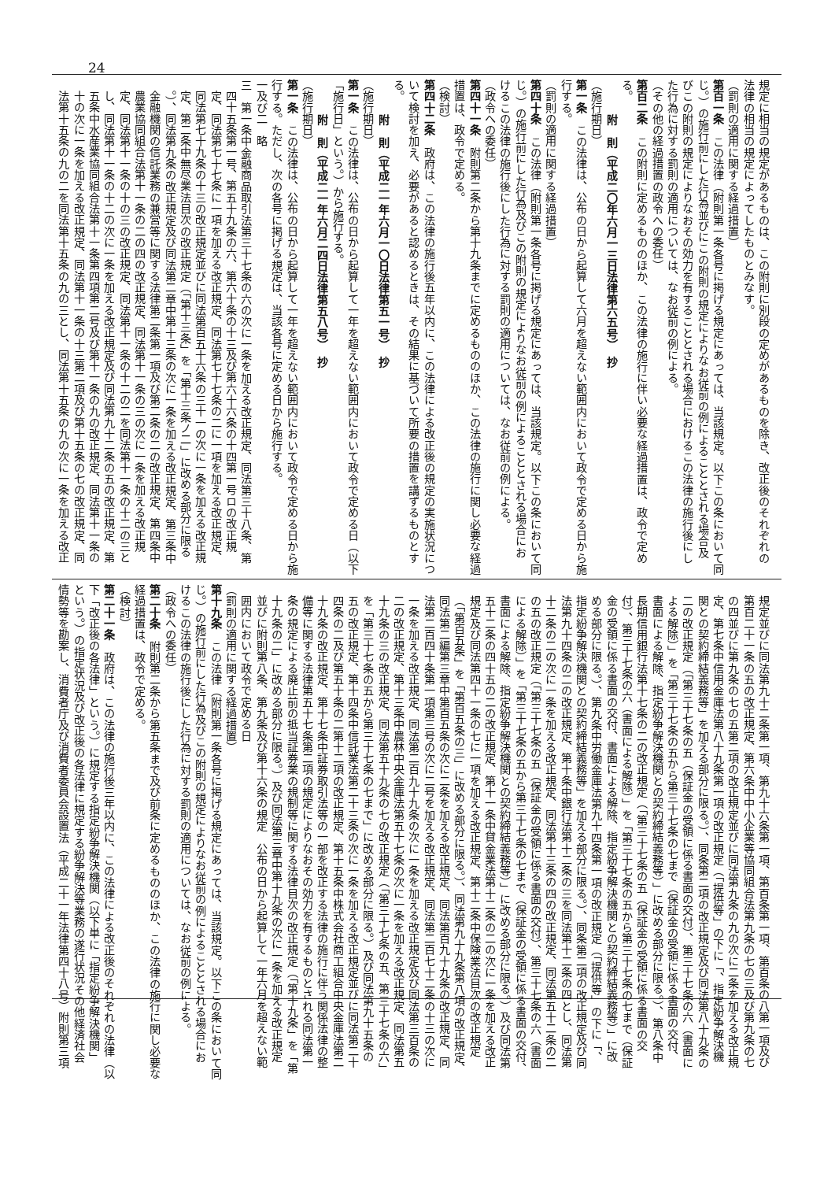24
規定に相当の規定があるものは、この附則に別段の定めがあるものを除き、改正後のそれぞれの
法律の相当の規定によってしたものとみなす。
（罰則の適用に関する経過措置）
第百一条　この法律（附則第一条各号に掲げる規定にあっては、当該規定。以下この条において同
じ。）の施行前にした行為並びにこの附則の規定によりなお従前の例によることとされる場合及
びこの附則の規定によりなおその効力を有することとされる場合におけるこの法律の施行後にし
た行為に対する罰則の適用については、なお従前の例による。
（その他の経過措置の政令への委任）
第百二条　この附則に定めるもののほか、この法律の施行に伴い必要な経過措置は、政令で定め
る。
附　則（平成二〇年六月一三日法律第六五号）　抄
（施行期日）
第一条　この法律は、公布の日から起算して六月を超えない範囲内において政令で定める日から施
行する。
（罰則の適用に関する経過措置）
第四十条　この法律（附則第一条各号に掲げる規定にあっては、当該規定。以下この条において同
じ。）の施行前にした行為及びこの附則の規定によりなお従前の例によることとされる場合にお
けるこの法律の施行後にした行為に対する罰則の適用については、なお従前の例による。
（政令への委任）
第四十一条　附則第二条から第十九条までに定めるもののほか、この法律の施行に関し必要な経過
措置は、政令で定める。
（検討）
第四十二条　政府は、この法律の施行後五年以内に、この法律による改正後の規定の実施状況につ
いて検討を加え、必要があると認めるときは、その結果に基づいて所要の措置を講ずるものとす
る。
附　則（平成二一年六月一〇日法律第五一号）　抄
（施行期日）
第一条　この法律は、公布の日から起算して一年を超えない範囲内において政令で定める日（以下
「施行日」という。）から施行する。
附　則（平成二一年六月二四日法律第五八号）　抄
（施行期日）
第一条　この法律は、公布の日から起算して一年を超えない範囲内において政令で定める日から施
行する。ただし、次の各号に掲げる規定は、当該各号に定める日から施行する。
一及び二　略
三　第一条中金融商品取引法第三十七条の六の次に一条を加える改正規定、同法第三十八条、第
四十五条第一号、第五十九条の六、第六十条の十三及び第六十六条の十四第一号ロの改正規
定、同法第七十七条に一項を加える改正規定、同法第七十七条の二に一項を加える改正規定、
同法第七十九条の十三の改正規定並びに同法第百五十六条の三十一の次に一条を加える改正規
定、第二条中無尽業法目次の改正規定（「第十三条」を「第十三条ノ二」に改める部分に限る
。）、同法第九条の改正規定及び同法第二章中第十三条の次に一条を加える改正規定、第三条中
金融機関の信託業務の兼営等に関する法律第二条第一項及び第二条の二の改正規定、第四条中
農業協同組合法第十一条の二の四の改正規定、同法第十一条の三の次に一条を加える改正規
定、同法第十一条の十の三の改正規定、同法第十一条の十二の二を同法第十一条の十二の三と
し、同法第十一条の十二の次に一条を加える改正規定及び同法第九十二条の五の改正規定、第
五条中水産業協同組合法第十一条第四項第二号及び第十一条の九の改正規定、同法第十一条の
十の次に一条を加える改正規定、同法第十一条の十三第二項及び第十五条の七の改正規定、同
法第十五条の九の二を同法第十五条の九の三とし、同法第十五条の九の次に一条を加える改正
規定並びに同法第九十二条第一項、第九十六条第一項、第百条第一項、第百条の八第一項及び
第百二十一条の五の改正規定、第六条中中小企業等協同組合法第九条の七の三及び第九条の七
の四並びに第九条の七の五第二項の改正規定並びに同法第九条の九の次に二条を加える改正規
定、第七条中信用金庫法第八十九条第一項の改正規定（「提供等」の下に「、指定紛争解決機
関との契約締結義務等」を加える部分に限る。）、同条第二項の改正規定及び同法第八十九条の
二の改正規定（「第三十七条の五（保証金の受領に係る書面の交付）、第三十七条の六（書面に
よる解除）」を「第三十七条の五から第三十七条の七まで（保証金の受領に係る書面の交付、
書面による解除、指定紛争解決機関との契約締結義務等）」に改める部分に限る。）、第八条中
長期信用銀行法第十七条の二の改正規定（「第三十七条の五（保証金の受領に係る書面の交
付）、第三十七条の六（書面による解除）」を「第三十七条の五から第三十七条の七まで（保証
金の受領に係る書面の交付、書面による解除、指定紛争解決機関との契約締結義務等）」に改
める部分に限る。）、第九条中労働金庫法第九十四条第一項の改正規定（「提供等」の下に「、
指定紛争解決機関との契約締結義務等」を加える部分に限る。）、同条第二項の改正規定及び同
法第九十四条の二の改正規定、第十条中銀行法第十二条の三を同法第十二条の四とし、同法第
十二条の二の次に一条を加える改正規定、同法第十三条の四の改正規定、同法第五十二条の二
の五の改正規定（「第三十七条の五（保証金の受領に係る書面の交付）、第三十七条の六（書面
による解除）」を「第三十七条の五から第三十七条の七まで（保証金の受領に係る書面の交付、
書面による解除、指定紛争解決機関との契約締結義務等）」に改める部分に限る。）及び同法第
五十二条の四十五の二の改正規定、第十一条中貸金業法第十二条の二の次に一条を加える改正
規定及び同法第四十一条の七に一項を加える改正規定、第十二条中保険業法目次の改正規定
（「第百五条」を「第百五条の三」に改める部分に限る。）、同法第九十九条第八項の改正規定、
同法第二編第三章中第百五条の次に二条を加える改正規定、同法第百九十九条の改正規定、同
法第二百四十条第一項第三号の次に二号を加える改正規定、同法第二百七十二条の十三の次に
一条を加える改正規定、同法第二百九十九条の次に一条を加える改正規定及び同法第三百条の
二の改正規定、第十三条中農林中央金庫法第五十七条の次に一条を加える改正規定、同法第五
十九条の三の改正規定、同法第五十九条の七の改正規定（「第三十七条の五、第三十七条の六」
を「第三十七条の五から第三十七条の七まで」に改める部分に限る。）及び同法第九十五条の
五の改正規定、第十四条中信託業法第二十三条の次に一条を加える改正規定並びに同法第二十
四条の二及び第五十条の二第十二項の改正規定、第十五条中株式会社商工組合中央金庫法第二
十九条の改正規定、第十七条中証券取引法等の一部を改正する法律の施行に伴う関係法律の整
備等に関する法律第五十七条第二項の規定によりなおその効力を有するものとされる同法第一
条の規定による廃止前の抵当証券業の規制等に関する法律目次の改正規定（「第十九条」を「第
十九条の二」に改める部分に限る。）及び同法第三章中第十九条の次に一条を加える改正規定
並びに附則第八条、第九条及び第十六条の規定　公布の日から起算して一年六月を超えない範
囲内において政令で定める日
（罰則の適用に関する経過措置）
第十九条　この法律（附則第一条各号に掲げる規定にあっては、当該規定。以下この条において同
じ。）の施行前にした行為及びこの附則の規定によりなお従前の例によることとされる場合にお
けるこの法律の施行後にした行為に対する罰則の適用については、なお従前の例による。
（政令への委任）
第二十条　附則第二条から第五条まで及び前条に定めるもののほか、この法律の施行に関し必要な
経過措置は、政令で定める。
（検討）
第二十一条　政府は、この法律の施行後三年以内に、この法律による改正後のそれぞれの法律（以
下「改正後の各法律」という。）に規定する指定紛争解決機関（以下単に「指定紛争解決機関」
という。）の指定状況及び改正後の各法律に規定する紛争解決等業務の遂行状況その他経済社会
情勢等を勘案し、消費者庁及び消費者委員会設置法（平成二十一年法律第四十八号）附則第三項